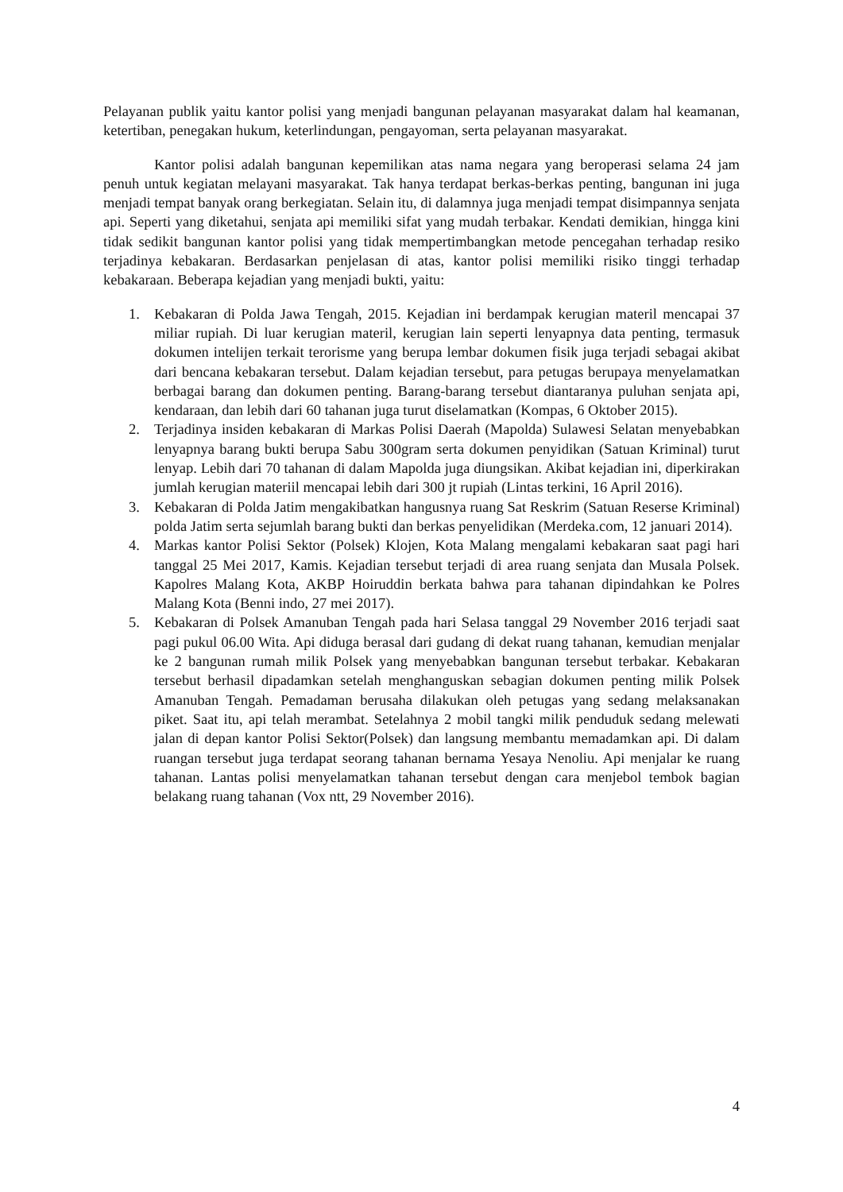Pelayanan publik yaitu kantor polisi yang menjadi bangunan pelayanan masyarakat dalam hal keamanan, ketertiban, penegakan hukum, keterlindungan, pengayoman, serta pelayanan masyarakat.
Kantor polisi adalah bangunan kepemilikan atas nama negara yang beroperasi selama 24 jam penuh untuk kegiatan melayani masyarakat. Tak hanya terdapat berkas-berkas penting, bangunan ini juga menjadi tempat banyak orang berkegiatan. Selain itu, di dalamnya juga menjadi tempat disimpannya senjata api. Seperti yang diketahui, senjata api memiliki sifat yang mudah terbakar. Kendati demikian, hingga kini tidak sedikit bangunan kantor polisi yang tidak mempertimbangkan metode pencegahan terhadap resiko terjadinya kebakaran. Berdasarkan penjelasan di atas, kantor polisi memiliki risiko tinggi terhadap kebakaraan. Beberapa kejadian yang menjadi bukti, yaitu:
1. Kebakaran di Polda Jawa Tengah, 2015. Kejadian ini berdampak kerugian materil mencapai 37 miliar rupiah. Di luar kerugian materil, kerugian lain seperti lenyapnya data penting, termasuk dokumen intelijen terkait terorisme yang berupa lembar dokumen fisik juga terjadi sebagai akibat dari bencana kebakaran tersebut. Dalam kejadian tersebut, para petugas berupaya menyelamatkan berbagai barang dan dokumen penting. Barang-barang tersebut diantaranya puluhan senjata api, kendaraan, dan lebih dari 60 tahanan juga turut diselamatkan (Kompas, 6 Oktober 2015).
2. Terjadinya insiden kebakaran di Markas Polisi Daerah (Mapolda) Sulawesi Selatan menyebabkan lenyapnya barang bukti berupa Sabu 300gram serta dokumen penyidikan (Satuan Kriminal) turut lenyap. Lebih dari 70 tahanan di dalam Mapolda juga diungsikan. Akibat kejadian ini, diperkirakan jumlah kerugian materiil mencapai lebih dari 300 jt rupiah (Lintas terkini, 16 April 2016).
3. Kebakaran di Polda Jatim mengakibatkan hangusnya ruang Sat Reskrim (Satuan Reserse Kriminal) polda Jatim serta sejumlah barang bukti dan berkas penyelidikan (Merdeka.com, 12 januari 2014).
4. Markas kantor Polisi Sektor (Polsek) Klojen, Kota Malang mengalami kebakaran saat pagi hari tanggal 25 Mei 2017, Kamis. Kejadian tersebut terjadi di area ruang senjata dan Musala Polsek. Kapolres Malang Kota, AKBP Hoiruddin berkata bahwa para tahanan dipindahkan ke Polres Malang Kota (Benni indo, 27 mei 2017).
5. Kebakaran di Polsek Amanuban Tengah pada hari Selasa tanggal 29 November 2016 terjadi saat pagi pukul 06.00 Wita. Api diduga berasal dari gudang di dekat ruang tahanan, kemudian menjalar ke 2 bangunan rumah milik Polsek yang menyebabkan bangunan tersebut terbakar. Kebakaran tersebut berhasil dipadamkan setelah menghanguskan sebagian dokumen penting milik Polsek Amanuban Tengah. Pemadaman berusaha dilakukan oleh petugas yang sedang melaksanakan piket. Saat itu, api telah merambat. Setelahnya 2 mobil tangki milik penduduk sedang melewati jalan di depan kantor Polisi Sektor(Polsek) dan langsung membantu memadamkan api. Di dalam ruangan tersebut juga terdapat seorang tahanan bernama Yesaya Nenoliu. Api menjalar ke ruang tahanan. Lantas polisi menyelamatkan tahanan tersebut dengan cara menjebol tembok bagian belakang ruang tahanan (Vox ntt, 29 November 2016).
4